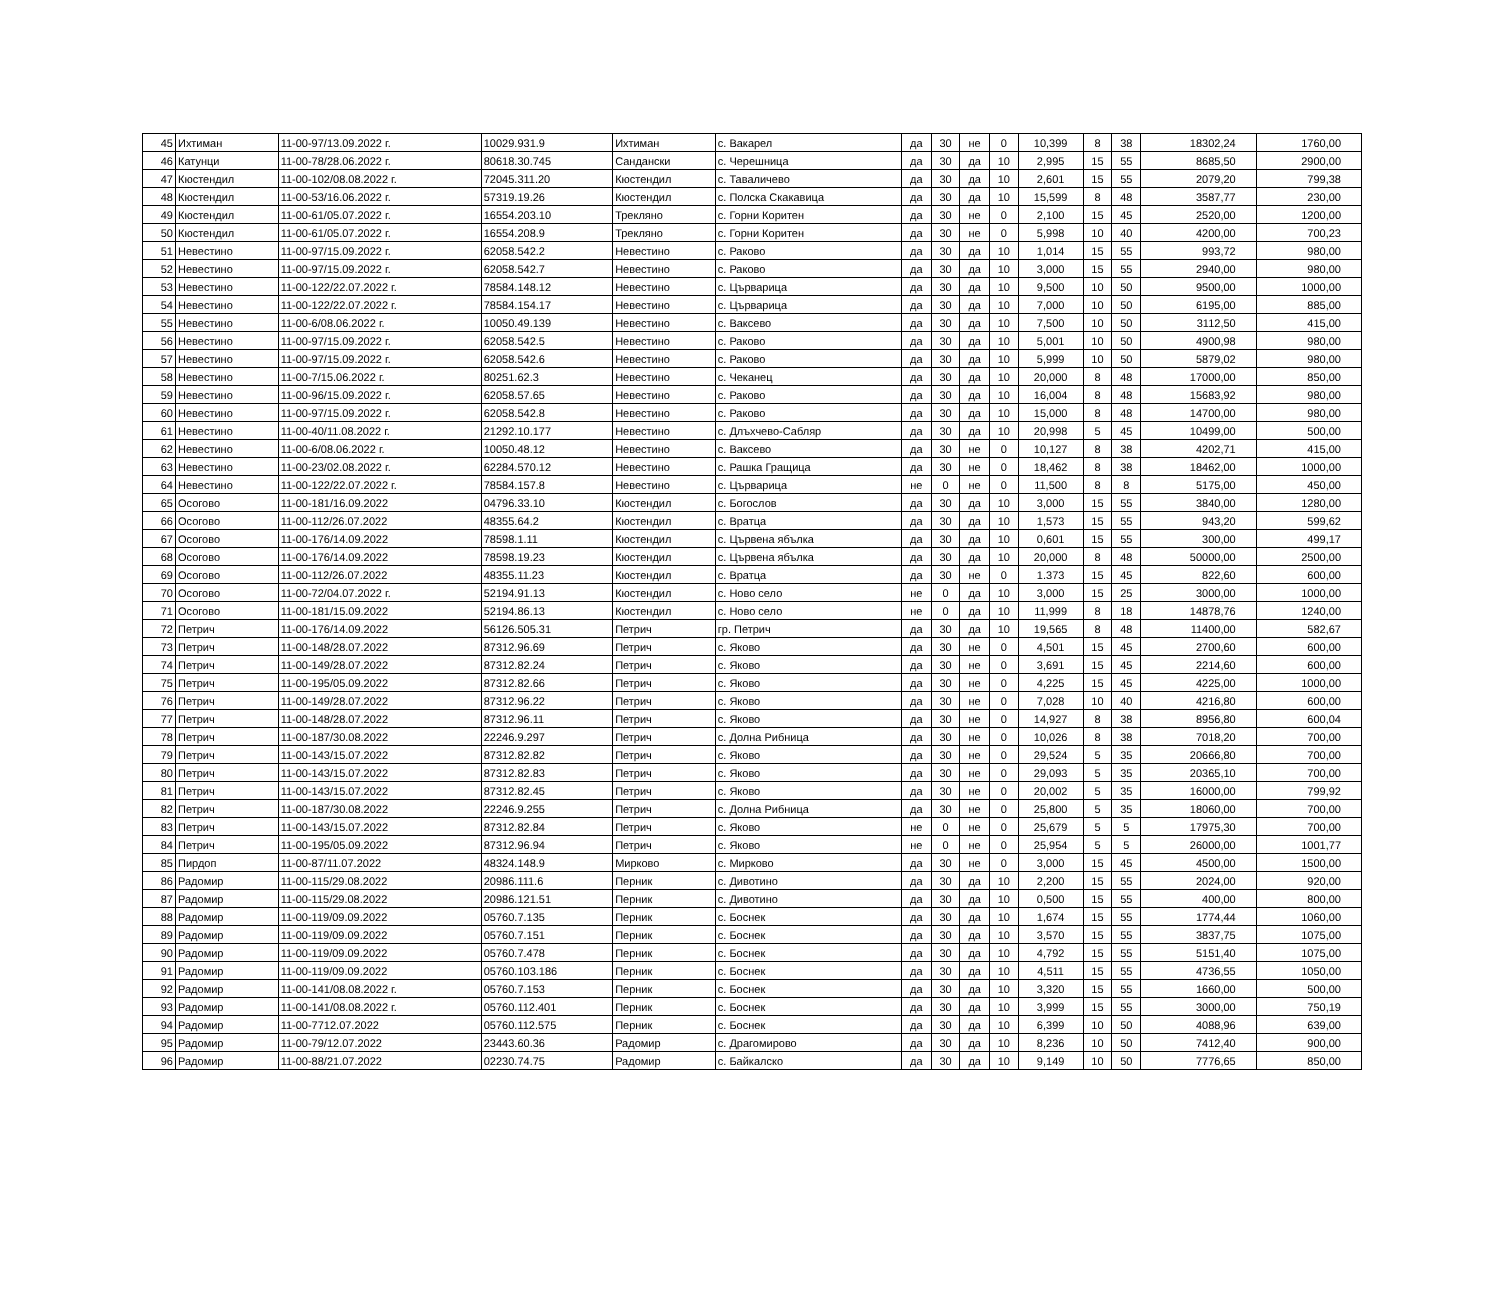| 45 | Ихтиман | 11-00-97/13.09.2022 г. | 10029.931.9 | Ихтиман | с. Вакарел | да | 30 | не | 0 | 10,399 | 8 | 38 | 18302,24 | 1760,00 |
| 46 | Катунци | 11-00-78/28.06.2022 г. | 80618.30.745 | Сандански | с. Черешница | да | 30 | да | 10 | 2,995 | 15 | 55 | 8685,50 | 2900,00 |
| 47 | Кюстендил | 11-00-102/08.08.2022 г. | 72045.311.20 | Кюстендил | с. Таваличево | да | 30 | да | 10 | 2,601 | 15 | 55 | 2079,20 | 799,38 |
| 48 | Кюстендил | 11-00-53/16.06.2022 г. | 57319.19.26 | Кюстендил | с. Полска Скакавица | да | 30 | да | 10 | 15,599 | 8 | 48 | 3587,77 | 230,00 |
| 49 | Кюстендил | 11-00-61/05.07.2022 г. | 16554.203.10 | Трекляно | с. Горни Коритен | да | 30 | не | 0 | 2,100 | 15 | 45 | 2520,00 | 1200,00 |
| 50 | Кюстендил | 11-00-61/05.07.2022 г. | 16554.208.9 | Трекляно | с. Горни Коритен | да | 30 | не | 0 | 5,998 | 10 | 40 | 4200,00 | 700,23 |
| 51 | Невестино | 11-00-97/15.09.2022 г. | 62058.542.2 | Невестино | с. Раково | да | 30 | да | 10 | 1,014 | 15 | 55 | 993,72 | 980,00 |
| 52 | Невестино | 11-00-97/15.09.2022 г. | 62058.542.7 | Невестино | с. Раково | да | 30 | да | 10 | 3,000 | 15 | 55 | 2940,00 | 980,00 |
| 53 | Невестино | 11-00-122/22.07.2022 г. | 78584.148.12 | Невестино | с. Църварица | да | 30 | да | 10 | 9,500 | 10 | 50 | 9500,00 | 1000,00 |
| 54 | Невестино | 11-00-122/22.07.2022 г. | 78584.154.17 | Невестино | с. Църварица | да | 30 | да | 10 | 7,000 | 10 | 50 | 6195,00 | 885,00 |
| 55 | Невестино | 11-00-6/08.06.2022 г. | 10050.49.139 | Невестино | с. Ваксево | да | 30 | да | 10 | 7,500 | 10 | 50 | 3112,50 | 415,00 |
| 56 | Невестино | 11-00-97/15.09.2022 г. | 62058.542.5 | Невестино | с. Раково | да | 30 | да | 10 | 5,001 | 10 | 50 | 4900,98 | 980,00 |
| 57 | Невестино | 11-00-97/15.09.2022 г. | 62058.542.6 | Невестино | с. Раково | да | 30 | да | 10 | 5,999 | 10 | 50 | 5879,02 | 980,00 |
| 58 | Невестино | 11-00-7/15.06.2022 г. | 80251.62.3 | Невестино | с. Чеканец | да | 30 | да | 10 | 20,000 | 8 | 48 | 17000,00 | 850,00 |
| 59 | Невестино | 11-00-96/15.09.2022 г. | 62058.57.65 | Невестино | с. Раково | да | 30 | да | 10 | 16,004 | 8 | 48 | 15683,92 | 980,00 |
| 60 | Невестино | 11-00-97/15.09.2022 г. | 62058.542.8 | Невестино | с. Раково | да | 30 | да | 10 | 15,000 | 8 | 48 | 14700,00 | 980,00 |
| 61 | Невестино | 11-00-40/11.08.2022 г. | 21292.10.177 | Невестино | с. Длъхчево-Сабляр | да | 30 | да | 10 | 20,998 | 5 | 45 | 10499,00 | 500,00 |
| 62 | Невестино | 11-00-6/08.06.2022 г. | 10050.48.12 | Невестино | с. Ваксево | да | 30 | не | 0 | 10,127 | 8 | 38 | 4202,71 | 415,00 |
| 63 | Невестино | 11-00-23/02.08.2022 г. | 62284.570.12 | Невестино | с. Рашка Гращица | да | 30 | не | 0 | 18,462 | 8 | 38 | 18462,00 | 1000,00 |
| 64 | Невестино | 11-00-122/22.07.2022 г. | 78584.157.8 | Невестино | с. Църварица | не | 0 | не | 0 | 11,500 | 8 | 8 | 5175,00 | 450,00 |
| 65 | Осогово | 11-00-181/16.09.2022 | 04796.33.10 | Кюстендил | с. Богослов | да | 30 | да | 10 | 3,000 | 15 | 55 | 3840,00 | 1280,00 |
| 66 | Осогово | 11-00-112/26.07.2022 | 48355.64.2 | Кюстендил | с. Вратца | да | 30 | да | 10 | 1,573 | 15 | 55 | 943,20 | 599,62 |
| 67 | Осогово | 11-00-176/14.09.2022 | 78598.1.11 | Кюстендил | с. Цървена ябълка | да | 30 | да | 10 | 0,601 | 15 | 55 | 300,00 | 499,17 |
| 68 | Осогово | 11-00-176/14.09.2022 | 78598.19.23 | Кюстендил | с. Цървена ябълка | да | 30 | да | 10 | 20,000 | 8 | 48 | 50000,00 | 2500,00 |
| 69 | Осогово | 11-00-112/26.07.2022 | 48355.11.23 | Кюстендил | с. Вратца | да | 30 | не | 0 | 1.373 | 15 | 45 | 822,60 | 600,00 |
| 70 | Осогово | 11-00-72/04.07.2022 г. | 52194.91.13 | Кюстендил | с. Ново село | не | 0 | да | 10 | 3,000 | 15 | 25 | 3000,00 | 1000,00 |
| 71 | Осогово | 11-00-181/15.09.2022 | 52194.86.13 | Кюстендил | с. Ново село | не | 0 | да | 10 | 11,999 | 8 | 18 | 14878,76 | 1240,00 |
| 72 | Петрич | 11-00-176/14.09.2022 | 56126.505.31 | Петрич | гр. Петрич | да | 30 | да | 10 | 19,565 | 8 | 48 | 11400,00 | 582,67 |
| 73 | Петрич | 11-00-148/28.07.2022 | 87312.96.69 | Петрич | с. Яково | да | 30 | не | 0 | 4,501 | 15 | 45 | 2700,60 | 600,00 |
| 74 | Петрич | 11-00-149/28.07.2022 | 87312.82.24 | Петрич | с. Яково | да | 30 | не | 0 | 3,691 | 15 | 45 | 2214,60 | 600,00 |
| 75 | Петрич | 11-00-195/05.09.2022 | 87312.82.66 | Петрич | с. Яково | да | 30 | не | 0 | 4,225 | 15 | 45 | 4225,00 | 1000,00 |
| 76 | Петрич | 11-00-149/28.07.2022 | 87312.96.22 | Петрич | с. Яково | да | 30 | не | 0 | 7,028 | 10 | 40 | 4216,80 | 600,00 |
| 77 | Петрич | 11-00-148/28.07.2022 | 87312.96.11 | Петрич | с. Яково | да | 30 | не | 0 | 14,927 | 8 | 38 | 8956,80 | 600,04 |
| 78 | Петрич | 11-00-187/30.08.2022 | 22246.9.297 | Петрич | с. Долна Рибница | да | 30 | не | 0 | 10,026 | 8 | 38 | 7018,20 | 700,00 |
| 79 | Петрич | 11-00-143/15.07.2022 | 87312.82.82 | Петрич | с. Яково | да | 30 | не | 0 | 29,524 | 5 | 35 | 20666,80 | 700,00 |
| 80 | Петрич | 11-00-143/15.07.2022 | 87312.82.83 | Петрич | с. Яково | да | 30 | не | 0 | 29,093 | 5 | 35 | 20365,10 | 700,00 |
| 81 | Петрич | 11-00-143/15.07.2022 | 87312.82.45 | Петрич | с. Яково | да | 30 | не | 0 | 20,002 | 5 | 35 | 16000,00 | 799,92 |
| 82 | Петрич | 11-00-187/30.08.2022 | 22246.9.255 | Петрич | с. Долна Рибница | да | 30 | не | 0 | 25,800 | 5 | 35 | 18060,00 | 700,00 |
| 83 | Петрич | 11-00-143/15.07.2022 | 87312.82.84 | Петрич | с. Яково | не | 0 | не | 0 | 25,679 | 5 | 5 | 17975,30 | 700,00 |
| 84 | Петрич | 11-00-195/05.09.2022 | 87312.96.94 | Петрич | с. Яково | не | 0 | не | 0 | 25,954 | 5 | 5 | 26000,00 | 1001,77 |
| 85 | Пирдоп | 11-00-87/11.07.2022 | 48324.148.9 | Мирково | с. Мирково | да | 30 | не | 0 | 3,000 | 15 | 45 | 4500,00 | 1500,00 |
| 86 | Радомир | 11-00-115/29.08.2022 | 20986.111.6 | Перник | с. Дивотино | да | 30 | да | 10 | 2,200 | 15 | 55 | 2024,00 | 920,00 |
| 87 | Радомир | 11-00-115/29.08.2022 | 20986.121.51 | Перник | с. Дивотино | да | 30 | да | 10 | 0,500 | 15 | 55 | 400,00 | 800,00 |
| 88 | Радомир | 11-00-119/09.09.2022 | 05760.7.135 | Перник | с. Боснек | да | 30 | да | 10 | 1,674 | 15 | 55 | 1774,44 | 1060,00 |
| 89 | Радомир | 11-00-119/09.09.2022 | 05760.7.151 | Перник | с. Боснек | да | 30 | да | 10 | 3,570 | 15 | 55 | 3837,75 | 1075,00 |
| 90 | Радомир | 11-00-119/09.09.2022 | 05760.7.478 | Перник | с. Боснек | да | 30 | да | 10 | 4,792 | 15 | 55 | 5151,40 | 1075,00 |
| 91 | Радомир | 11-00-119/09.09.2022 | 05760.103.186 | Перник | с. Боснек | да | 30 | да | 10 | 4,511 | 15 | 55 | 4736,55 | 1050,00 |
| 92 | Радомир | 11-00-141/08.08.2022 г. | 05760.7.153 | Перник | с. Боснек | да | 30 | да | 10 | 3,320 | 15 | 55 | 1660,00 | 500,00 |
| 93 | Радомир | 11-00-141/08.08.2022 г. | 05760.112.401 | Перник | с. Боснек | да | 30 | да | 10 | 3,999 | 15 | 55 | 3000,00 | 750,19 |
| 94 | Радомир | 11-00-7712.07.2022 | 05760.112.575 | Перник | с. Боснек | да | 30 | да | 10 | 6,399 | 10 | 50 | 4088,96 | 639,00 |
| 95 | Радомир | 11-00-79/12.07.2022 | 23443.60.36 | Радомир | с. Драгомирово | да | 30 | да | 10 | 8,236 | 10 | 50 | 7412,40 | 900,00 |
| 96 | Радомир | 11-00-88/21.07.2022 | 02230.74.75 | Радомир | с. Байкалско | да | 30 | да | 10 | 9,149 | 10 | 50 | 7776,65 | 850,00 |